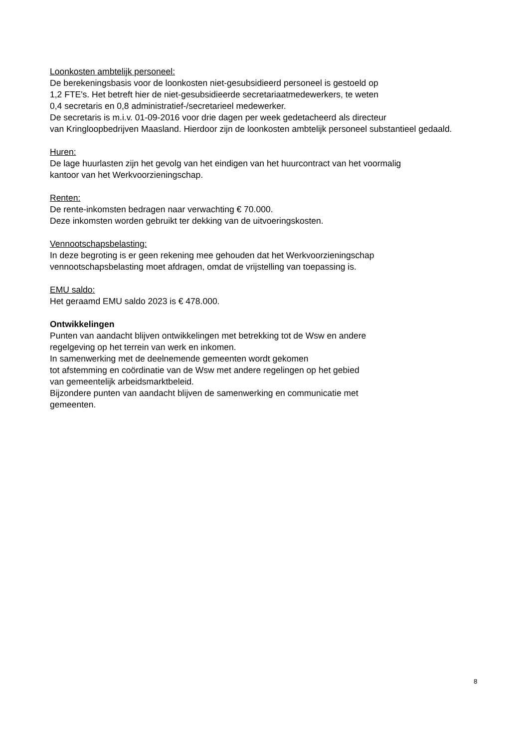Loonkosten ambtelijk personeel:
De berekeningsbasis voor de loonkosten niet-gesubsidieerd personeel is gestoeld op
1,2 FTE's. Het betreft hier de niet-gesubsidieerde secretariaatmedewerkers, te weten
0,4 secretaris en 0,8 administratief-/secretarieel medewerker.
De secretaris is m.i.v. 01-09-2016 voor drie dagen per week gedetacheerd als directeur
van Kringloopbedrijven Maasland. Hierdoor zijn de loonkosten ambtelijk personeel substantieel gedaald.
Huren:
De lage huurlasten zijn het gevolg van het eindigen van het huurcontract van het voormalig
kantoor van het Werkvoorzieningschap.
Renten:
De rente-inkomsten bedragen naar verwachting € 70.000.
Deze inkomsten worden gebruikt ter dekking van de uitvoeringskosten.
Vennootschapsbelasting:
In deze begroting is er geen rekening mee gehouden dat het Werkvoorzieningschap
vennootschapsbelasting moet afdragen, omdat de vrijstelling van toepassing is.
EMU saldo:
Het geraamd EMU saldo 2023 is € 478.000.
Ontwikkelingen
Punten van aandacht blijven ontwikkelingen met betrekking tot de Wsw en andere
regelgeving op het terrein van werk en inkomen.
In samenwerking met de deelnemende gemeenten wordt gekomen
tot afstemming en coördinatie van de Wsw met andere regelingen op het gebied
van gemeentelijk arbeidsmarktbeleid.
Bijzondere punten van aandacht blijven de samenwerking en communicatie met
gemeenten.
8